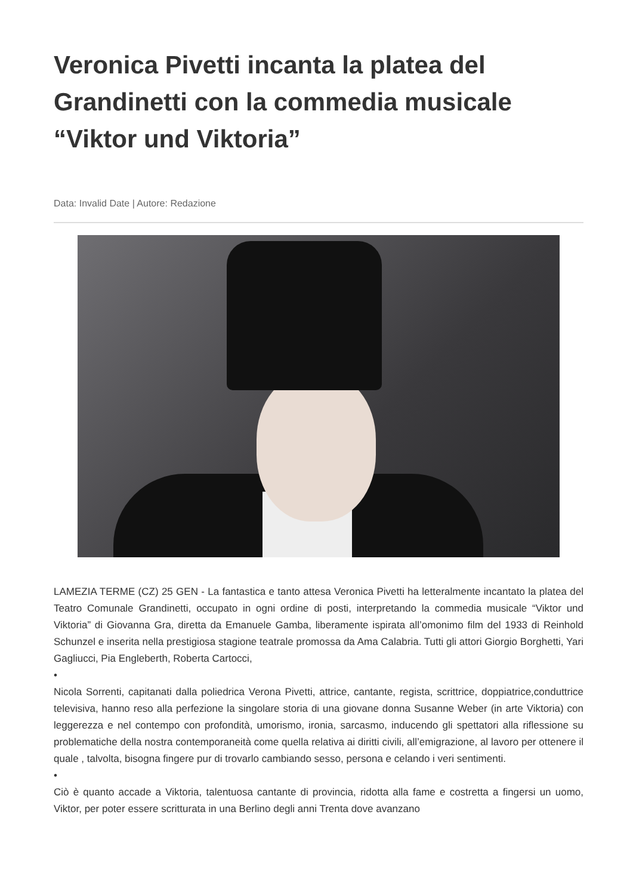Veronica Pivetti incanta la platea del Grandinetti con la commedia musicale “Viktor und Viktoria”
Data: Invalid Date | Autore: Redazione
LAMEZIA TERME (CZ) 25 GEN - La fantastica e tanto attesa Veronica Pivetti ha letteralmente incantato la platea del Teatro Comunale Grandinetti, occupato in ogni ordine di posti, interpretando la commedia musicale “Viktor und Viktoria” di Giovanna Gra, diretta da Emanuele Gamba, liberamente ispirata all’omonimo film del 1933 di Reinhold Schunzel e inserita nella prestigiosa stagione teatrale promossa da Ama Calabria. Tutti gli attori Giorgio Borghetti, Yari Gagliucci, Pia Engleberth, Roberta Cartocci,
•
Nicola Sorrenti, capitanati dalla poliedrica Verona Pivetti, attrice, cantante, regista, scrittrice, doppiatrice,conduttrice televisiva, hanno reso alla perfezione la singolare storia di una giovane donna Susanne Weber (in arte Viktoria) con leggerezza e nel contempo con profondità, umorismo, ironia, sarcasmo, inducendo gli spettatori alla riflessione su problematiche della nostra contemporaneità come quella relativa ai diritti civili, all’emigrazione, al lavoro per ottenere il quale , talvolta, bisogna fingere pur di trovarlo cambiando sesso, persona e celando i veri sentimenti.
•
Ciò è quanto accade a Viktoria, talentuosa cantante di provincia, ridotta alla fame e costretta a fingersi un uomo, Viktor, per poter essere scritturata in una Berlino degli anni Trenta dove avanzano